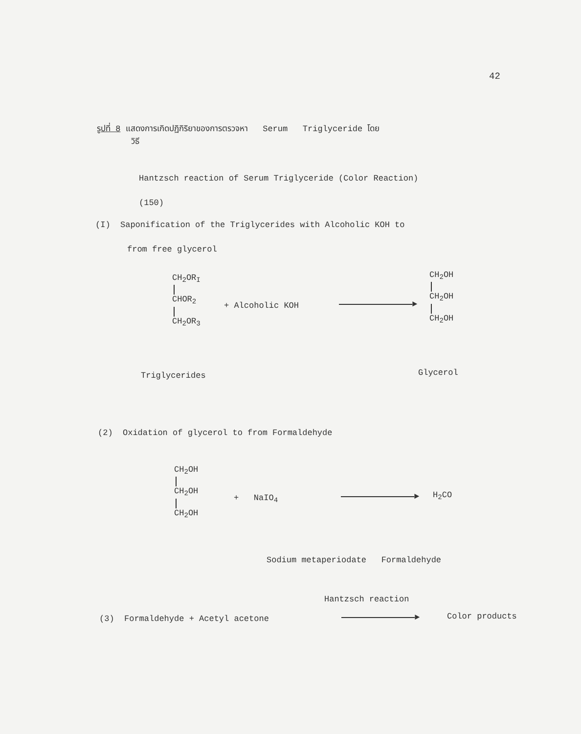42
รูปที่ 8 แสดงการเกิดปฏิกิริยาของการตรวจหา Serum Triglyceride โดย
วิธี
Hantzsch reaction of Serum Triglyceride (Color Reaction)
(150)
(I) Saponification of the Triglycerides with Alcoholic KOH to
from free glycerol
CH<sub>2</sub>OR<sub>I</sub> CHOR<sub>2</sub> CH<sub>2</sub>OR<sub>3</sub>
+ Alcoholic KOH ►
CH<sub>2</sub>OH CH<sub>2</sub>OH CH<sub>2</sub>OH
Triglycerides Glycerol
(2) Oxidation of glycerol to from Formaldehyde
CH<sub>2</sub>OH CH<sub>2</sub>OH CH<sub>2</sub>OH
+ NaIO<sub>4</sub> ► H<sub>2</sub>CO
Sodium metaperiodate Formaldehyde
Hantzsch reaction
(3) Formaldehyde + Acetyl acetone
► Color products